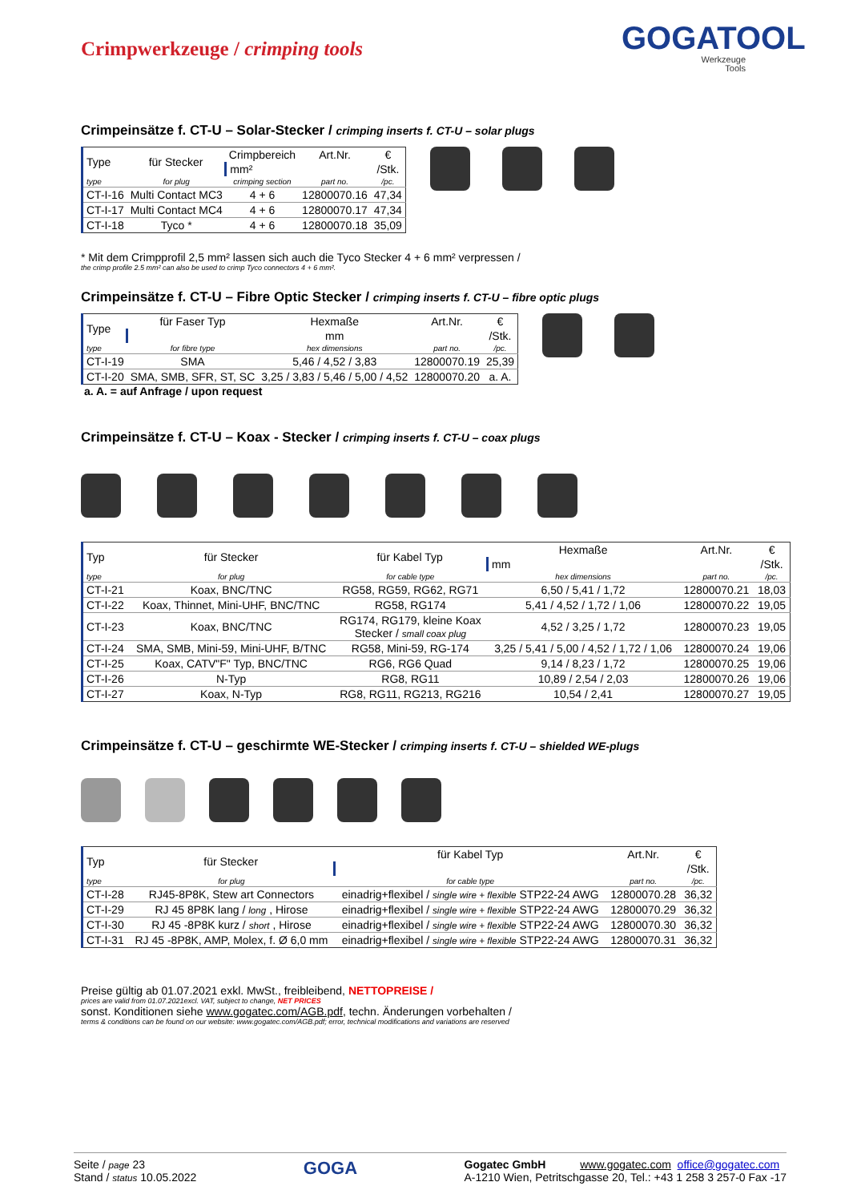Crimpwerkzeuge / crimping tools
GOGATOOL
Werkzeuge
Tools
Crimpeinsätze f. CT-U – Solar-Stecker / crimping inserts f. CT-U – solar plugs
| Type | für Stecker | Crimpbereich | Art.Nr. | € |
| | | mm² | | /Stk. |
| type | for plug | crimping section | part no. | /pc. |
| CT-I-16 | Multi Contact MC3 | 4 + 6 | 12800070.16 | 47,34 |
| CT-I-17 | Multi Contact MC4 | 4 + 6 | 12800070.17 | 47,34 |
| CT-I-18 | Tyco * | 4 + 6 | 12800070.18 | 35,09 |
* Mit dem Crimpprofil 2,5 mm² lassen sich auch die Tyco Stecker 4 + 6 mm² verpressen /
the crimp profile 2.5 mm² can also be used to crimp Tyco connectors 4 + 6 mm².
Crimpeinsätze f. CT-U – Fibre Optic Stecker / crimping inserts f. CT-U – fibre optic plugs
| Type | für Faser Typ | Hexmaße | Art.Nr. | € |
| | | mm | | /Stk. |
| type | for fibre type | hex dimensions | part no. | /pc. |
| CT-I-19 | SMA | 5,46 / 4,52 / 3,83 | 12800070.19 | 25,39 |
| CT-I-20 | SMA, SMB, SFR, ST, SC | 3,25 / 3,83 / 5,46 / 5,00 / 4,52 | 12800070.20 | a. A. |
a. A. = auf Anfrage / upon request
Crimpeinsätze f. CT-U – Koax - Stecker / crimping inserts f. CT-U – coax plugs
| Typ | für Stecker | für Kabel Typ | Hexmaße | Art.Nr. | € |
| | | | mm | | /Stk. |
| type | for plug | for cable type | hex dimensions | part no. | /pc. |
| CT-I-21 | Koax, BNC/TNC | RG58, RG59, RG62, RG71 | 6,50 / 5,41 / 1,72 | 12800070.21 | 18,03 |
| CT-I-22 | Koax, Thinnet, Mini-UHF, BNC/TNC | RG58, RG174 | 5,41 / 4,52 / 1,72 / 1,06 | 12800070.22 | 19,05 |
| CT-I-23 | Koax, BNC/TNC | RG174, RG179, kleine Koax Stecker / small coax plug | 4,52 / 3,25 / 1,72 | 12800070.23 | 19,05 |
| CT-I-24 | SMA, SMB, Mini-59, Mini-UHF, B/TNC | RG58, Mini-59, RG-174 | 3,25 / 5,41 / 5,00 / 4,52 / 1,72 / 1,06 | 12800070.24 | 19,06 |
| CT-I-25 | Koax, CATV"F" Typ, BNC/TNC | RG6, RG6 Quad | 9,14 / 8,23 / 1,72 | 12800070.25 | 19,06 |
| CT-I-26 | N-Typ | RG8, RG11 | 10,89 / 2,54 / 2,03 | 12800070.26 | 19,06 |
| CT-I-27 | Koax, N-Typ | RG8, RG11, RG213, RG216 | 10,54 / 2,41 | 12800070.27 | 19,05 |
Crimpeinsätze f. CT-U – geschirmte WE-Stecker / crimping inserts f. CT-U – shielded WE-plugs
| Typ | für Stecker | für Kabel Typ | Art.Nr. | € |
| | | | | /Stk. |
| type | for plug | for cable type | part no. | /pc. |
| CT-I-28 | RJ45-8P8K, Stew art Connectors | einadrig+flexibel / single wire + flexible STP22-24 AWG | 12800070.28 | 36,32 |
| CT-I-29 | RJ 45 8P8K lang / long , Hirose | einadrig+flexibel / single wire + flexible STP22-24 AWG | 12800070.29 | 36,32 |
| CT-I-30 | RJ 45 -8P8K kurz / short , Hirose | einadrig+flexibel / single wire + flexible STP22-24 AWG | 12800070.30 | 36,32 |
| CT-I-31 | RJ 45 -8P8K, AMP, Molex, f. Ø 6,0 mm | einadrig+flexibel / single wire + flexible STP22-24 AWG | 12800070.31 | 36,32 |
Preise gültig ab 01.07.2021 exkl. MwSt., freibleibend, NETTOPREISE /
prices are valid from 01.07.2021excl. VAT, subject to change, NET PRICES
sonst. Konditionen siehe www.gogatec.com/AGB.pdf, techn. Änderungen vorbehalten /
terms & conditions can be found on our website: www.gogatec.com/AGB.pdf; error, technical modifications and variations are reserved
Seite / page 23
Stand / status 10.05.2022
GOGA
Gogatec GmbH www.gogatec.com office@gogatec.com
A-1210 Wien, Petritschgasse 20, Tel.: +43 1 258 3 257-0 Fax -17